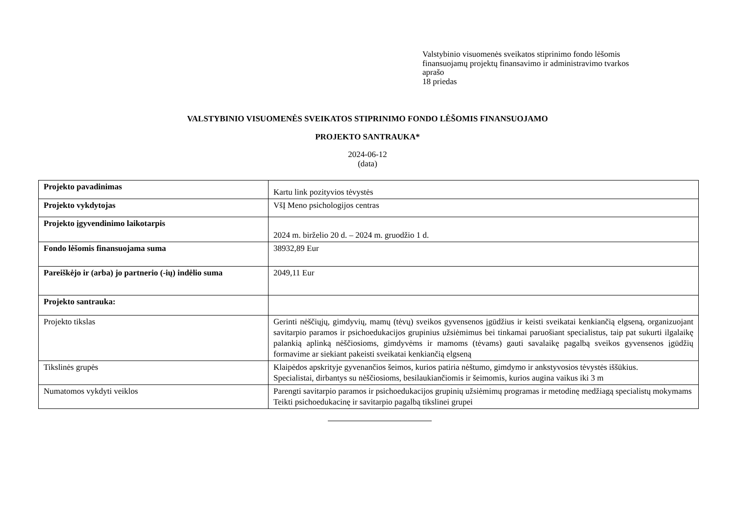Valstybinio visuomenės sveikatos stiprinimo fondo lėšomis
finansuojamų projektų finansavimo ir administravimo tvarkos
aprašo
18 priedas
VALSTYBINIO VISUOMENĖS SVEIKATOS STIPRINIMO FONDO LĖŠOMIS FINANSUOJAMO
PROJEKTO SANTRAUKA*
2024-06-12
(data)
| Projekto pavadinimas | Kartu link pozityvios tėvystės |
| Projekto vykdytojas | VšĮ Meno psichologijos centras |
| Projekto įgyvendinimo laikotarpis | 2024 m. birželio 20 d. – 2024 m. gruodžio 1 d. |
| Fondo lėšomis finansuojama suma | 38932,89 Eur |
| Pareiškėjo ir (arba) jo partnerio (-ių) indėlio suma | 2049,11 Eur |
| Projekto santrauka: | |
| Projekto tikslas | Gerinti nėščiųjų, gimdyvių, mamų (tėvų) sveikos gyvensenos įgūdžius ir keisti sveikatai kenkiančią elgseną, organizuojant savitarpio paramos ir psichoedukacijos grupinius užsiėmimus bei tinkamai paruošiant specialistus, taip pat sukurti ilgalaikę palankią aplinką nėščiosioms, gimdyvėms ir mamoms (tėvams) gauti savalaikę pagalbą sveikos gyvensenos įgūdžių formavime ar siekiant pakeisti sveikatai kenkiančią elgseną |
| Tikslinės grupės | Klaipėdos apskrityje gyvenančios šeimos, kurios patiria nėštumo, gimdymo ir ankstyvosios tėvystės iššūkius. Specialistai, dirbantys su nėščiosioms, besilaukiančiomis ir šeimomis, kurios augina vaikus iki 3 m |
| Numatomos vykdyti veiklos | Parengti savitarpio paramos ir psichoedukacijos grupinių užsiėmimų programas ir metodinę medžiagą specialistų mokymams Teikti psichoedukacinę ir savitarpio pagalbą tikslinei grupei |